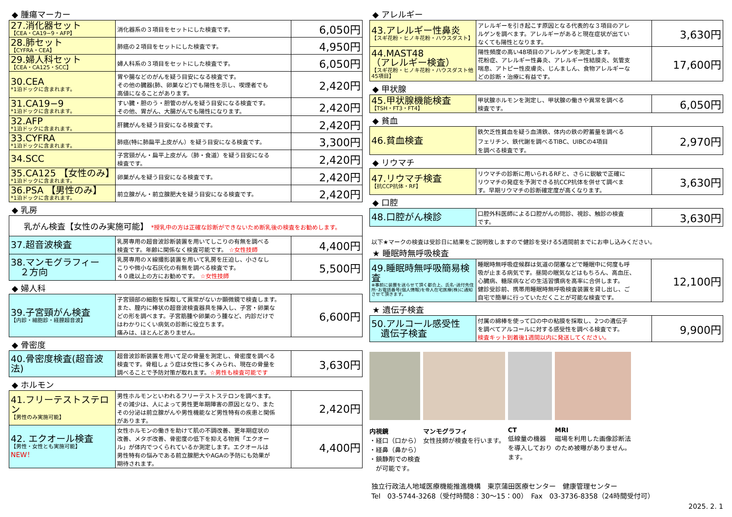◆ 腫瘍マーカー
| 27.消化器セット 【CEA・CA19−9・AFP】 | 消化器系の３項目をセットにした検査です。 | 6,050円 |
| 28.肺セット 【CYFRA・CEA】 | 肺癌の２項目をセットにした検査です。 | 4,950円 |
| 29.婦人科セット 【CEA・CA125・SCC】 | 婦人科系の３項目をセットにした検査です。 | 6,050円 |
| 30.CEA *1泊ドックに含まれます。 | 胃や腸などのがんを疑う目安になる検査です。 その他の臓器(肺、卵巣など)でも陽性を示し、喫煙者でも 高値になることがあります。 | 2,420円 |
| 31.CA19−9 *1泊ドックに含まれます。 | すい臓・胆のう・胆管のがんを疑う目安になる検査です。 その他、胃がん、大腸がんでも陽性になります。 | 2,420円 |
| 32.AFP *1泊ドックに含まれます。 | 肝臓がんを疑う目安になる検査です。 | 2,420円 |
| 33.CYFRA *1泊ドックに含まれます。 | 肺癌(特に肺扁平上皮がん）を疑う目安になる検査です。 | 3,300円 |
| 34.SCC | 子宮頸がん・扁平上皮がん（肺・食道）を疑う目安になる 検査です。 | 2,420円 |
| 35.CA125 【女性のみ】 *1泊ドックに含まれます。 | 卵巣がんを疑う目安になる検査です。 | 2,420円 |
| 36.PSA 【男性のみ】 *1泊ドックに含まれます。 | 前立腺がん・前立腺肥大を疑う目安になる検査です。 | 2,420円 |
◆ 乳房
| 乳がん検査【女性のみ実施可能】 *授乳中の方は正確な診断ができないため断乳後の検査をお勧めします。 | | |
| 37.超音波検査 | 乳房専用の超音波診断装置を用いてしこりの有無を調べる 検査です。年齢に関係なく検査可能です。 ☆女性技師 | 4,400円 |
| 38.マンモグラフィー ２方向 | 乳房専用のＸ線撮影装置を用いて乳房を圧迫し、小さなし こりや微小な石灰化の有無を調べる検査です。 ４０歳以上の方にお勧めです。 ☆女性技師 | 5,500円 |
◆ 婦人科
| 39.子宮頸がん検査 【内診・細胞診・経膣超音波】 | 子宮頸部の細胞を採取して異常がないか顕微鏡で検査します。 また、膣内に棒状の超音波検査器具を挿入し、子宮・卵巣な どの形を調べます。子宮筋腫や卵巣のう腫など、内診だけで はわかりにくい病気の診断に役立ちます。 痛みは、ほとんどありません。 | 6,600円 |
◆ 骨密度
| 40.骨密度検査(超音波法) | 超音波診断装置を用いて足の骨量を測定し、骨密度を調べる 検査です。骨粗しょう症は女性に多くみられ、現在の骨量を 調べることで予防対策が取れます。 ☆男性も検査可能です | 3,630円 |
◆ ホルモン
| 41.フリーテストステロン 【男性のみ実施可能】 | 男性ホルモンといわれるフリーテストステロンを調べます。 その減少は、人によって男性更年期障害の原因となり、また その分泌は前立腺がんや男性機能など男性特有の疾患と関係 があります。 | 2,420円 |
| 42. エクオール検査 【男性・女性とも実施可能】 NEW！ | 女性ホルモンの働きを助けて肌の不調改善、更年期症状の 改善、メタボ改善、骨密度の低下を抑える物質「エクオー ル」が体内でつくられているか測定します。エクオールは 男性特有の悩みである前立腺肥大やAGAの予防にも効果が 期待されます。 | 4,400円 |
◆ アレルギー
| 43.アレルギー性鼻炎 【スギ花粉・ヒノキ花粉・ハウスダスト】 | アレルギーを引き起こす原因となる代表的な３項目のアレ ルゲンを調べます。アレルギーがあると現在症状が出てい なくても陽性となります。 | 3,630円 |
| 44.MAST48 （アレルギー検査） 【スギ花粉・ヒノキ花粉・ハウスダスト他45項目】 | 陽性頻度の高い48項目のアレルゲンを測定します。 花粉症、アレルギー性鼻炎、アレルギー性結膜炎、気管支 喘息、アトピー性皮膚炎、じんましん、食物アレルギーな どの診断・治療に有益です。 | 17,600円 |
◆ 甲状腺
| 45.甲状腺機能検査 【TSH・FT3・FT4】 | 甲状腺ホルモンを測定し、甲状腺の働きや異常を調べる 検査です。 | 6,050円 |
◆ 貧血
| 46.貧血検査 | 鉄欠乏性貧血を疑う血清鉄、体内の鉄の貯蓄量を調べる フェリチン、鉄代謝を調べるTIBC、UIBCの4項目 を調べる検査です。 | 2,970円 |
◆ リウマチ
| 47.リウマチ検査 【抗CCP抗体・RF】 | リウマチの診断に用いられるRFと、さらに鋭敏で正確に リウマチの発症を予測できる抗CCP抗体を併せて調べま す。早期リウマチの診断確定度が高くなります。 | 3,630円 |
◆ 口腔
| 48.口腔がん検診 | 口腔外科医師による口腔がんの問診、視診、触診の検査 です。 | 3,630円 |
以下★マークの検査は受診日に結果をご説明致しますので健診を受ける5週間前までにお申し込みください。
★ 睡眠時無呼吸検査
| 49.睡眠時無呼吸簡易検査 ※事前に装置を送らせて頂く都合上、氏名･送付先住所･お電話番号(個人情報)を帝人在宅医療(株)に通知させて頂きます。 | 睡眠時無呼吸症候群は気道の閉塞などで睡眠中に何度も呼 吸が止まる病気です。昼間の眠気などはもちろん、高血圧、 心臓病、糖尿病などの生活習慣病を高率に合併します。 健診受診前、携帯用睡眠時無呼吸検査装置を貸し出し、ご 自宅で簡単に行っていただくことが可能な検査です。 | 12,100円 |
★ 遺伝子検査
| 50.アルコール感受性 遺伝子検査 | 付属の綿棒を使って口の中の粘膜を採取し、2つの遺伝子 を調べてアルコールに対する感受性を調べる検査です。 検査キット到着後1週間以内に発送してください。 | 9,900円 |
内視鏡
・経口（口から）
・経鼻（鼻から）
・鎮静剤での検査
　が可能です。
マンモグラフィ
女性技師が検査を行います。
CT
低線量の機器
を導入しており
ます。
MRI
磁場を利用した画像診断法
のため被曝がありません。
独立行政法人地域医療機能推進機構　東京蒲田医療センター　健康管理センター
Tel　03-5744-3268（受付時間8：30～15：00）　Fax　03-3736-8358（24時間受付可）
2025. 2. 1